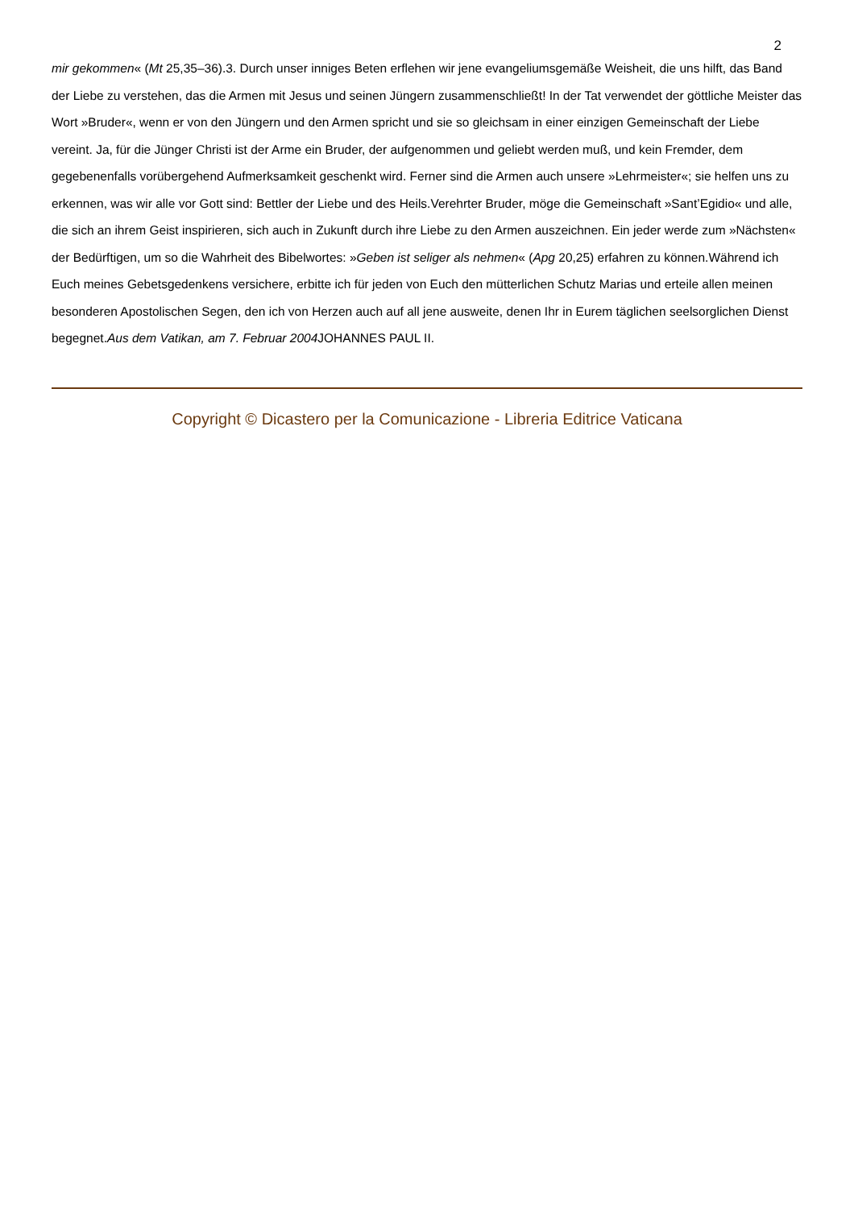2
mir gekommen« (Mt 25,35–36).3. Durch unser inniges Beten erflehen wir jene evangeliumsgemäße Weisheit, die uns hilft, das Band der Liebe zu verstehen, das die Armen mit Jesus und seinen Jüngern zusammenschließt! In der Tat verwendet der göttliche Meister das Wort »Bruder«, wenn er von den Jüngern und den Armen spricht und sie so gleichsam in einer einzigen Gemeinschaft der Liebe vereint. Ja, für die Jünger Christi ist der Arme ein Bruder, der aufgenommen und geliebt werden muß, und kein Fremder, dem gegebenenfalls vorübergehend Aufmerksamkeit geschenkt wird. Ferner sind die Armen auch unsere »Lehrmeister«; sie helfen uns zu erkennen, was wir alle vor Gott sind: Bettler der Liebe und des Heils.Verehrter Bruder, möge die Gemeinschaft »Sant’Egidio« und alle, die sich an ihrem Geist inspirieren, sich auch in Zukunft durch ihre Liebe zu den Armen auszeichnen. Ein jeder werde zum »Nächsten« der Bedürftigen, um so die Wahrheit des Bibelwortes: »Geben ist seliger als nehmen« (Apg 20,25) erfahren zu können.Während ich Euch meines Gebetsgedenkens versichere, erbitte ich für jeden von Euch den mütterlichen Schutz Marias und erteile allen meinen besonderen Apostolischen Segen, den ich von Herzen auch auf all jene ausweite, denen Ihr in Eurem täglichen seelsorglichen Dienst begegnet.Aus dem Vatikan, am 7. Februar 2004 JOHANNES PAUL II.
Copyright © Dicastero per la Comunicazione - Libreria Editrice Vaticana